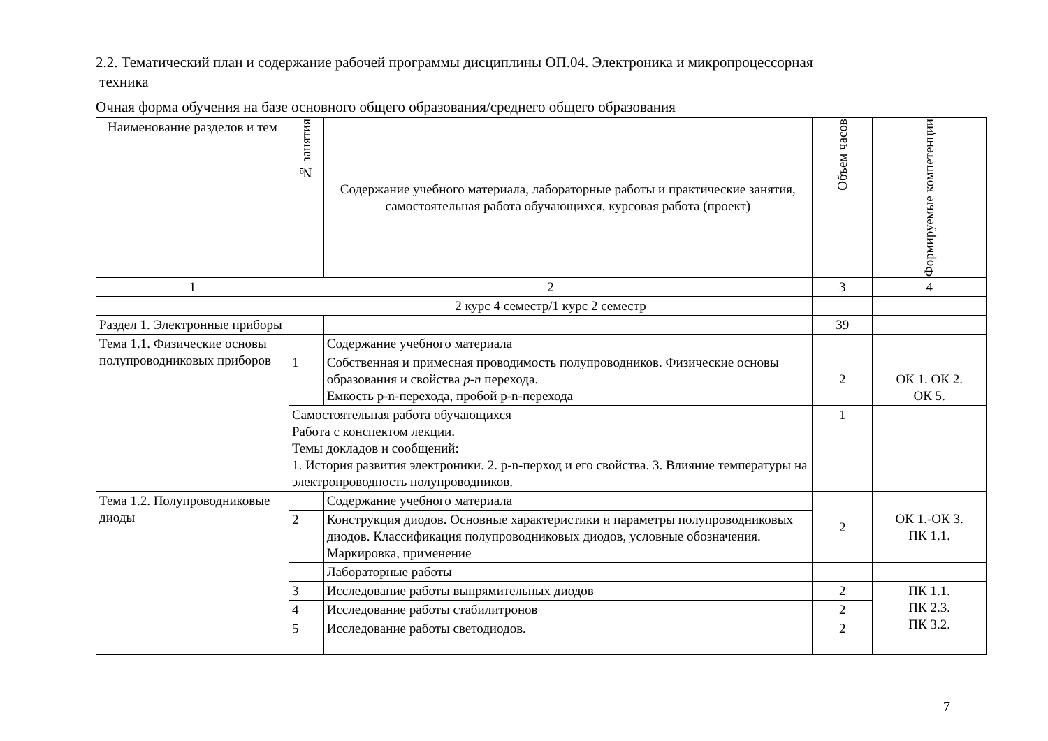2.2. Тематический план и содержание рабочей программы дисциплины ОП.04. Электроника и микропроцессорная
техника
Очная форма обучения на базе основного общего образования/среднего общего образования
| Наименование разделов и тем | № занятия | Содержание учебного материала, лабораторные работы и практические занятия, самостоятельная работа обучающихся, курсовая работа (проект) | Объем часов | Формируемые компетенции |
| --- | --- | --- | --- | --- |
| 1 | 2 | | 3 | 4 |
| | 2 курс 4 семестр/1 курс 2 семестр | | | |
| Раздел 1. Электронные приборы | | | 39 | |
| Тема 1.1. Физические основы полупроводниковых приборов | | Содержание учебного материала | | |
| | 1 | Собственная и примесная проводимость полупроводников. Физические основы образования и свойства p-n перехода. Емкость p-n-перехода, пробой p-n-перехода | 2 | ОК 1. ОК 2. ОК 5. |
| | Самостоятельная работа обучающихся Работа с конспектом лекции. Темы докладов и сообщений: 1. История развития электроники. 2. p-n-перход и его свойства. 3. Влияние температуры на электропроводность полупроводников. | | 1 | |
| Тема 1.2. Полупроводниковые диоды | | Содержание учебного материала | 2 | ОК 1.-ОК 3. ПК 1.1. |
| | 2 | Конструкция диодов. Основные характеристики и параметры полупроводниковых диодов. Классификация полупроводниковых диодов, условные обозначения. Маркировка, применение | | |
| | | Лабораторные работы | | |
| | 3 | Исследование работы выпрямительных диодов | 2 | ПК 1.1. ПК 2.3. ПК 3.2. |
| | 4 | Исследование работы стабилитронов | 2 | |
| | 5 | Исследование работы светодиодов. | 2 | |
7